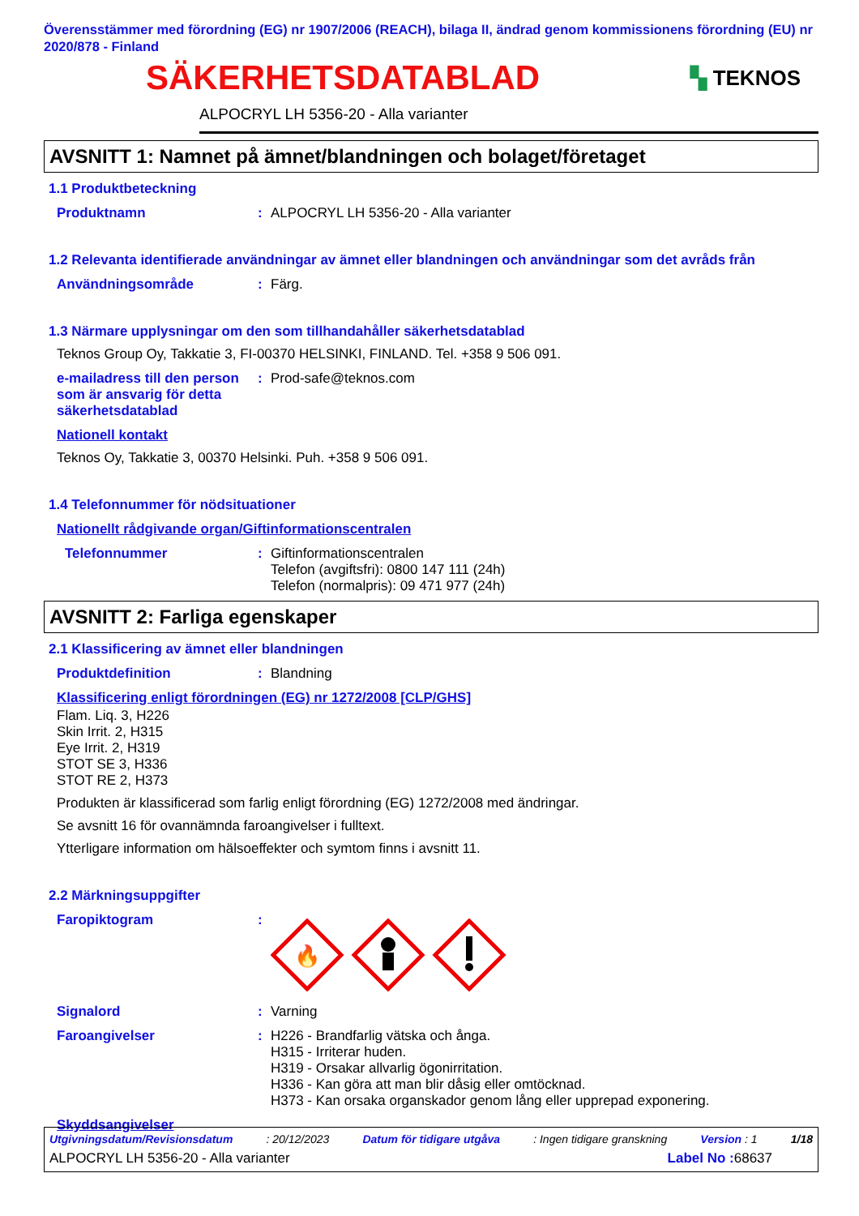Överensstämmer med förordning (EG) nr 1907/2006 (REACH), bilaga II, ändrad genom kommissionens förordning (EU) nr 2020/878 - Finland
SÄKERHETSDATABLAD
▚ TEKNOS
ALPOCRYL LH 5356-20 - Alla varianter
AVSNITT 1: Namnet på ämnet/blandningen och bolaget/företaget
1.1 Produktbeteckning
Produktnamn : ALPOCRYL LH 5356-20 - Alla varianter
1.2 Relevanta identifierade användningar av ämnet eller blandningen och användningar som det avråds från
Användningsområde : Färg.
1.3 Närmare upplysningar om den som tillhandahåller säkerhetsdatablad
Teknos Group Oy, Takkatie 3, FI-00370 HELSINKI, FINLAND. Tel. +358 9 506 091.
e-mailadress till den person som är ansvarig för detta säkerhetsdatablad
: Prod-safe@teknos.com
Nationell kontakt
Teknos Oy, Takkatie 3, 00370 Helsinki. Puh. +358 9 506 091.
1.4 Telefonnummer för nödsituationer
Nationellt rådgivande organ/Giftinformationscentralen
Telefonnummer : Giftinformationscentralen
Telefon (avgiftsfri): 0800 147 111 (24h)
Telefon (normalpris): 09 471 977 (24h)
AVSNITT 2: Farliga egenskaper
2.1 Klassificering av ämnet eller blandningen
Produktdefinition : Blandning
Klassificering enligt förordningen (EG) nr 1272/2008 [CLP/GHS]
Flam. Liq. 3, H226
Skin Irrit. 2, H315
Eye Irrit. 2, H319
STOT SE 3, H336
STOT RE 2, H373
Produkten är klassificerad som farlig enligt förordning (EG) 1272/2008 med ändringar.
Se avsnitt 16 för ovannämnda faroangivelser i fulltext.
Ytterligare information om hälsoeffekter och symtom finns i avsnitt 11.
2.2 Märkningsuppgifter
Faropiktogram :
🔥
Signalord : Varning
Faroangivelser : H226 - Brandfarlig vätska och ånga.
H315 - Irriterar huden.
H319 - Orsakar allvarlig ögonirritation.
H336 - Kan göra att man blir dåsig eller omtöcknad.
H373 - Kan orsaka organskador genom lång eller upprepad exponering.
Skyddsangivelser
Utgivningsdatum/Revisionsdatum: 20/12/2023 Datum för tidigare utgåva: Ingen tidigare granskning Version : 1 1/18
ALPOCRYL LH 5356-20 - Alla varianter Label No : 68637